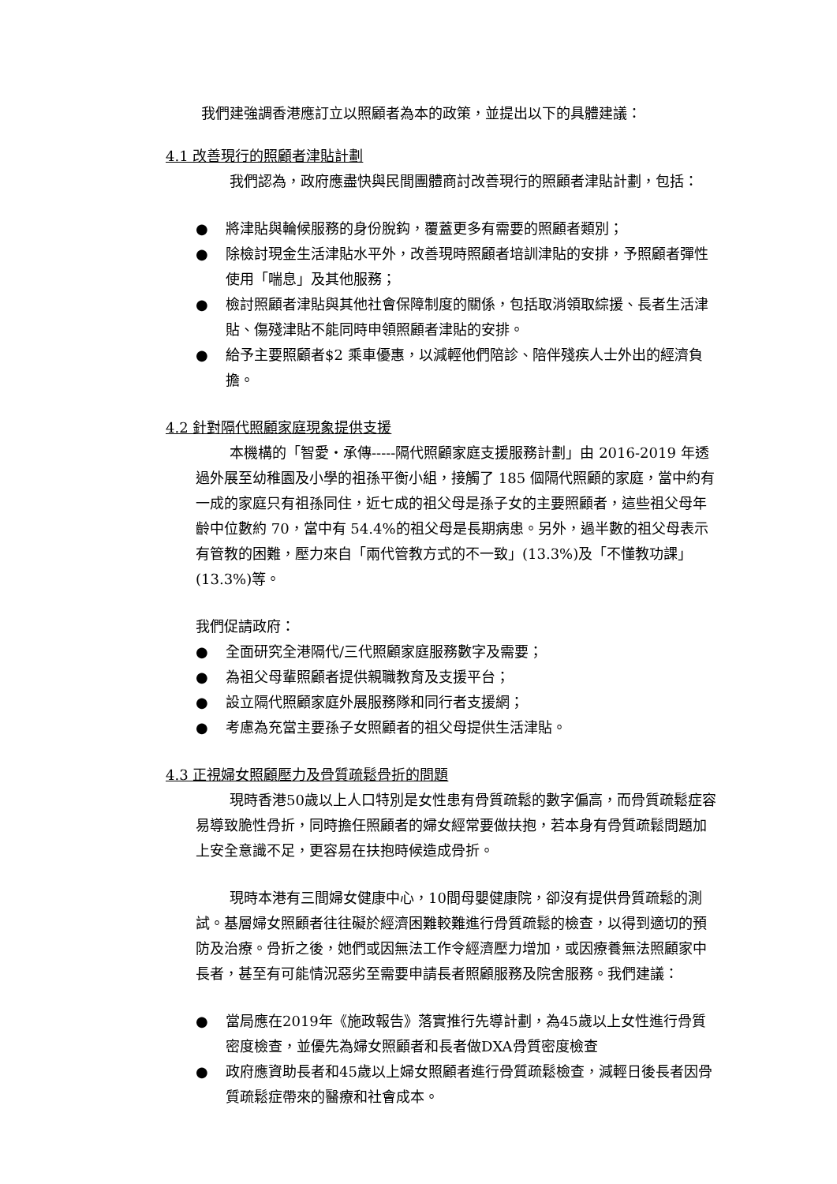我們建強調香港應訂立以照顧者為本的政策，並提出以下的具體建議：
4.1 改善現行的照顧者津貼計劃
我們認為，政府應盡快與民間團體商討改善現行的照顧者津貼計劃，包括：
● 將津貼與輪候服務的身份脫鈎，覆蓋更多有需要的照顧者類別；
● 除檢討現金生活津貼水平外，改善現時照顧者培訓津貼的安排，予照顧者彈性使用「喘息」及其他服務；
● 檢討照顧者津貼與其他社會保障制度的關係，包括取消領取綜援、長者生活津貼、傷殘津貼不能同時申領照顧者津貼的安排。
● 給予主要照顧者$2 乘車優惠，以減輕他們陪診、陪伴殘疾人士外出的經濟負擔。
4.2 針對隔代照顧家庭現象提供支援
本機構的「智愛・承傳-----隔代照顧家庭支援服務計劃」由 2016-2019 年透過外展至幼稚園及小學的祖孫平衡小組，接觸了 185 個隔代照顧的家庭，當中約有一成的家庭只有祖孫同住，近七成的祖父母是孫子女的主要照顧者，這些祖父母年齡中位數約 70，當中有 54.4%的祖父母是長期病患。另外，過半數的祖父母表示有管教的困難，壓力來自「兩代管教方式的不一致」(13.3%)及「不懂教功課」(13.3%)等。
我們促請政府：
● 全面研究全港隔代/三代照顧家庭服務數字及需要；
● 為祖父母輩照顧者提供親職教育及支援平台；
● 設立隔代照顧家庭外展服務隊和同行者支援網；
● 考慮為充當主要孫子女照顧者的祖父母提供生活津貼。
4.3 正視婦女照顧壓力及骨質疏鬆骨折的問題
現時香港50歲以上人口特別是女性患有骨質疏鬆的數字偏高，而骨質疏鬆症容易導致脆性骨折，同時擔任照顧者的婦女經常要做扶抱，若本身有骨質疏鬆問題加上安全意識不足，更容易在扶抱時候造成骨折。
現時本港有三間婦女健康中心，10間母嬰健康院，卻沒有提供骨質疏鬆的測試。基層婦女照顧者往往礙於經濟困難較難進行骨質疏鬆的檢查，以得到適切的預防及治療。骨折之後，她們或因無法工作令經濟壓力增加，或因療養無法照顧家中長者，甚至有可能情況惡劣至需要申請長者照顧服務及院舍服務。我們建議：
● 當局應在2019年《施政報告》落實推行先導計劃，為45歲以上女性進行骨質密度檢查，並優先為婦女照顧者和長者做DXA骨質密度檢查
● 政府應資助長者和45歲以上婦女照顧者進行骨質疏鬆檢查，減輕日後長者因骨質疏鬆症帶來的醫療和社會成本。